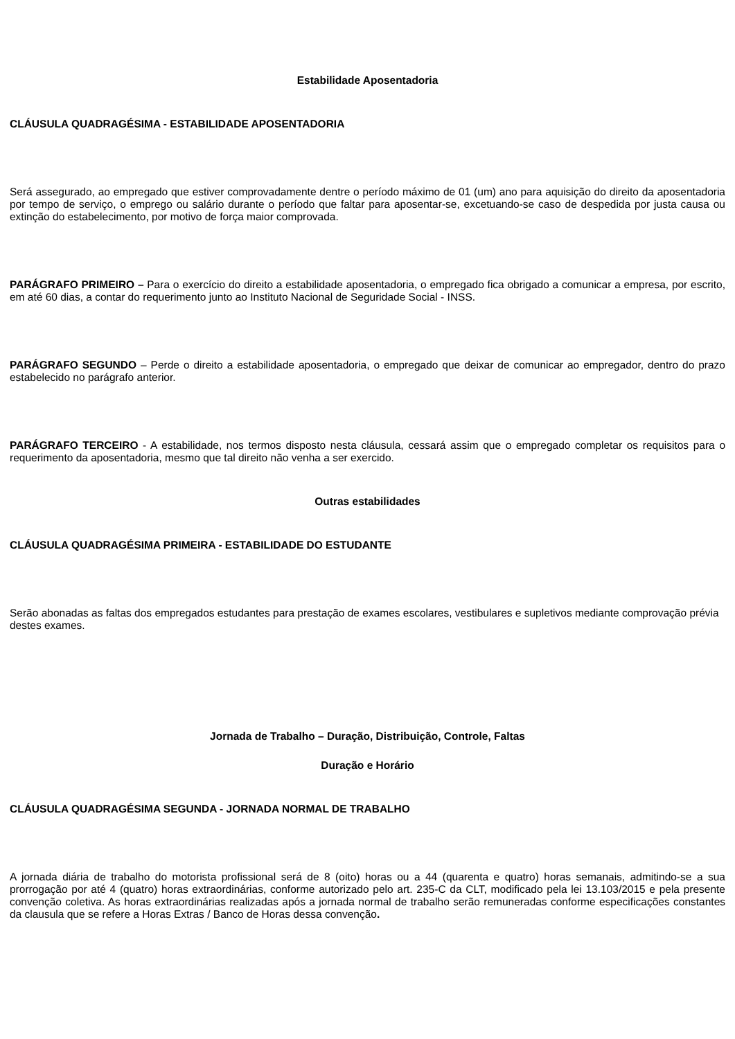Estabilidade Aposentadoria
CLÁUSULA QUADRAGÉSIMA - ESTABILIDADE APOSENTADORIA
Será assegurado, ao empregado que estiver comprovadamente dentre o período máximo de 01 (um) ano para aquisição do direito da aposentadoria por tempo de serviço, o emprego ou salário durante o período que faltar para aposentar-se, excetuando-se caso de despedida por justa causa ou extinção do estabelecimento, por motivo de força maior comprovada.
PARÁGRAFO PRIMEIRO – Para o exercício do direito a estabilidade aposentadoria, o empregado fica obrigado a comunicar a empresa, por escrito, em até 60 dias, a contar do requerimento junto ao Instituto Nacional de Seguridade Social - INSS.
PARÁGRAFO SEGUNDO – Perde o direito a estabilidade aposentadoria, o empregado que deixar de comunicar ao empregador, dentro do prazo estabelecido no parágrafo anterior.
PARÁGRAFO TERCEIRO - A estabilidade, nos termos disposto nesta cláusula, cessará assim que o empregado completar os requisitos para o requerimento da aposentadoria, mesmo que tal direito não venha a ser exercido.
Outras estabilidades
CLÁUSULA QUADRAGÉSIMA PRIMEIRA - ESTABILIDADE DO ESTUDANTE
Serão abonadas as faltas dos empregados estudantes para prestação de exames escolares, vestibulares e supletivos mediante comprovação prévia destes exames.
Jornada de Trabalho – Duração, Distribuição, Controle, Faltas
Duração e Horário
CLÁUSULA QUADRAGÉSIMA SEGUNDA - JORNADA NORMAL DE TRABALHO
A jornada diária de trabalho do motorista profissional será de 8 (oito) horas ou a 44 (quarenta e quatro) horas semanais, admitindo-se a sua prorrogação por até 4 (quatro) horas extraordinárias, conforme autorizado pelo art. 235-C da CLT, modificado pela lei 13.103/2015 e pela presente convenção coletiva. As horas extraordinárias realizadas após a jornada normal de trabalho serão remuneradas conforme especificações constantes da clausula que se refere a Horas Extras / Banco de Horas dessa convenção.